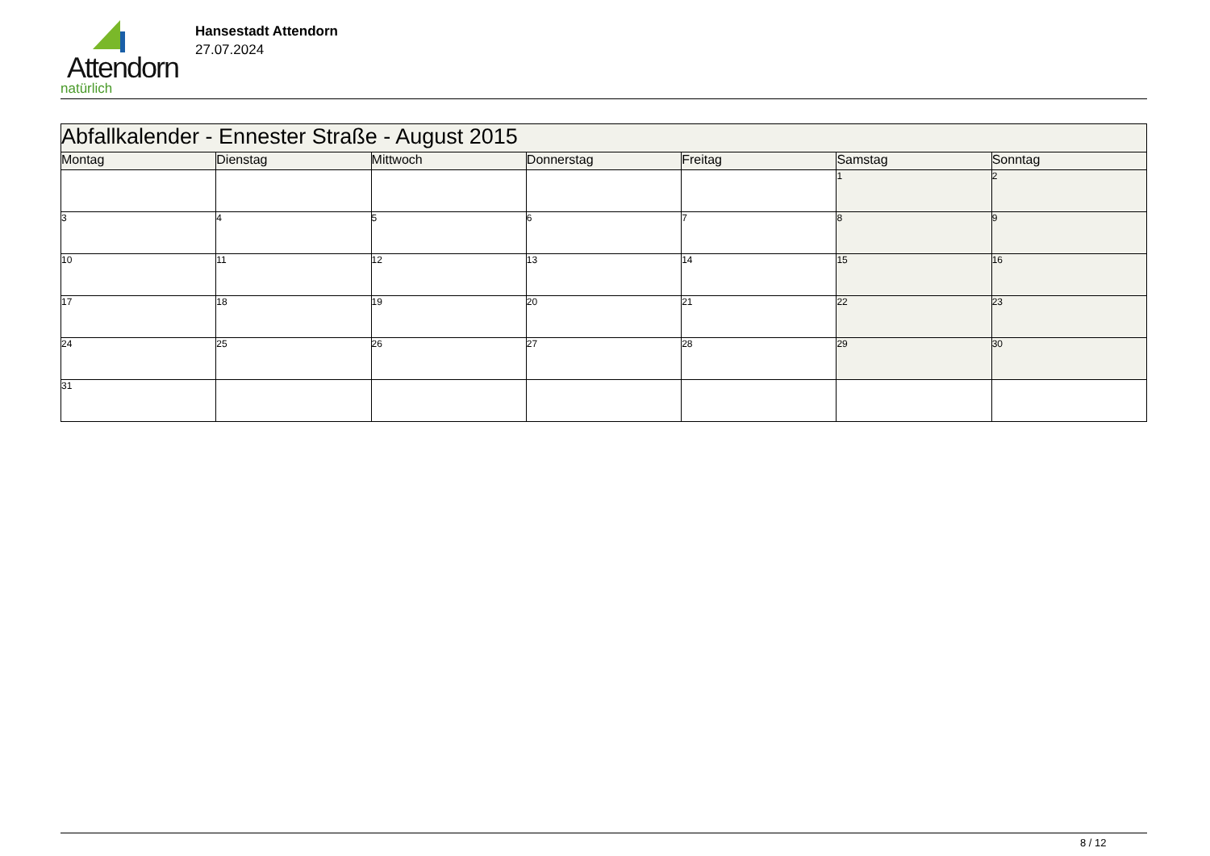Attendorn
natürlich
Hansestadt Attendorn
27.07.2024
| Abfallkalender - Ennester Straße - August 2015 | | | | | | |
| --- | --- | --- | --- | --- | --- | --- |
| Montag | Dienstag | Mittwoch | Donnerstag | Freitag | Samstag | Sonntag |
| | | | | | 1 | 2 |
| 3 | 4 | 5 | 6 | 7 | 8 | 9 |
| 10 | 11 | 12 | 13 | 14 | 15 | 16 |
| 17 | 18 | 19 | 20 | 21 | 22 | 23 |
| 24 | 25 | 26 | 27 | 28 | 29 | 30 |
| 31 | | | | | | |
8 / 12